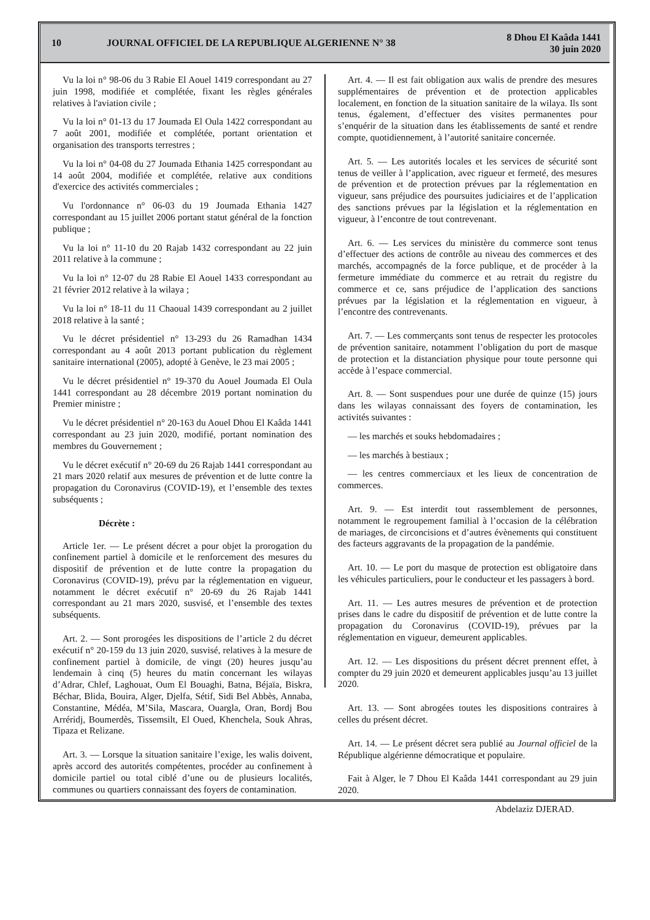10
JOURNAL OFFICIEL DE LA REPUBLIQUE ALGERIENNE N° 38
8 Dhou El Kaâda 1441
30 juin 2020
Vu la loi n° 98-06 du 3 Rabie El Aouel 1419 correspondant au 27 juin 1998, modifiée et complétée, fixant les règles générales relatives à l'aviation civile ;
Vu la loi n° 01-13 du 17 Joumada El Oula 1422 correspondant au 7 août 2001, modifiée et complétée, portant orientation et organisation des transports terrestres ;
Vu la loi n° 04-08 du 27 Joumada Ethania 1425 correspondant au 14 août 2004, modifiée et complétée, relative aux conditions d'exercice des activités commerciales ;
Vu l'ordonnance n° 06-03 du 19 Joumada Ethania 1427 correspondant au 15 juillet 2006 portant statut général de la fonction publique ;
Vu la loi n° 11-10 du 20 Rajab 1432 correspondant au 22 juin 2011 relative à la commune ;
Vu la loi n° 12-07 du 28 Rabie El Aouel 1433 correspondant au 21 février 2012 relative à la wilaya ;
Vu la loi n° 18-11 du 11 Chaoual 1439 correspondant au 2 juillet 2018 relative à la santé ;
Vu le décret présidentiel n° 13-293 du 26 Ramadhan 1434 correspondant au 4 août 2013 portant publication du règlement sanitaire international (2005), adopté à Genève, le 23 mai 2005 ;
Vu le décret présidentiel n° 19-370 du Aouel Joumada El Oula 1441 correspondant au 28 décembre 2019 portant nomination du Premier ministre ;
Vu le décret présidentiel n° 20-163 du Aouel Dhou El Kaâda 1441 correspondant au 23 juin 2020, modifié, portant nomination des membres du Gouvernement ;
Vu le décret exécutif n° 20-69 du 26 Rajab 1441 correspondant au 21 mars 2020 relatif aux mesures de prévention et de lutte contre la propagation du Coronavirus (COVID-19), et l’ensemble des textes subséquents ;
Décrète :
Article 1er. — Le présent décret a pour objet la prorogation du confinement partiel à domicile et le renforcement des mesures du dispositif de prévention et de lutte contre la propagation du Coronavirus (COVID-19), prévu par la réglementation en vigueur, notamment le décret exécutif n° 20-69 du 26 Rajab 1441 correspondant au 21 mars 2020, susvisé, et l’ensemble des textes subséquents.
Art. 2. — Sont prorogées les dispositions de l’article 2 du décret exécutif n° 20-159 du 13 juin 2020, susvisé, relatives à la mesure de confinement partiel à domicile, de vingt (20) heures jusqu’au lendemain à cinq (5) heures du matin concernant les wilayas d’Adrar, Chlef, Laghouat, Oum El Bouaghi, Batna, Béjaïa, Biskra, Béchar, Blida, Bouira, Alger, Djelfa, Sétif, Sidi Bel Abbès, Annaba, Constantine, Médéa, M’Sila, Mascara, Ouargla, Oran, Bordj Bou Arréridj, Boumerdès, Tissemsilt, El Oued, Khenchela, Souk Ahras, Tipaza et Relizane.
Art. 3. — Lorsque la situation sanitaire l’exige, les walis doivent, après accord des autorités compétentes, procéder au confinement à domicile partiel ou total ciblé d’une ou de plusieurs localités, communes ou quartiers connaissant des foyers de contamination.
Art. 4. — Il est fait obligation aux walis de prendre des mesures supplémentaires de prévention et de protection applicables localement, en fonction de la situation sanitaire de la wilaya. Ils sont tenus, également, d’effectuer des visites permanentes pour s’enquérir de la situation dans les établissements de santé et rendre compte, quotidiennement, à l’autorité sanitaire concernée.
Art. 5. — Les autorités locales et les services de sécurité sont tenus de veiller à l’application, avec rigueur et fermeté, des mesures de prévention et de protection prévues par la réglementation en vigueur, sans préjudice des poursuites judiciaires et de l’application des sanctions prévues par la législation et la réglementation en vigueur, à l’encontre de tout contrevenant.
Art. 6. — Les services du ministère du commerce sont tenus d’effectuer des actions de contrôle au niveau des commerces et des marchés, accompagnés de la force publique, et de procéder à la fermeture immédiate du commerce et au retrait du registre du commerce et ce, sans préjudice de l’application des sanctions prévues par la législation et la réglementation en vigueur, à l’encontre des contrevenants.
Art. 7. — Les commerçants sont tenus de respecter les protocoles de prévention sanitaire, notamment l’obligation du port de masque de protection et la distanciation physique pour toute personne qui accède à l’espace commercial.
Art. 8. — Sont suspendues pour une durée de quinze (15) jours dans les wilayas connaissant des foyers de contamination, les activités suivantes :
— les marchés et souks hebdomadaires ;
— les marchés à bestiaux ;
— les centres commerciaux et les lieux de concentration de commerces.
Art. 9. — Est interdit tout rassemblement de personnes, notamment le regroupement familial à l’occasion de la célébration de mariages, de circoncisions et d’autres évènements qui constituent des facteurs aggravants de la propagation de la pandémie.
Art. 10. — Le port du masque de protection est obligatoire dans les véhicules particuliers, pour le conducteur et les passagers à bord.
Art. 11. — Les autres mesures de prévention et de protection prises dans le cadre du dispositif de prévention et de lutte contre la propagation du Coronavirus (COVID-19), prévues par la réglementation en vigueur, demeurent applicables.
Art. 12. — Les dispositions du présent décret prennent effet, à compter du 29 juin 2020 et demeurent applicables jusqu’au 13 juillet 2020.
Art. 13. — Sont abrogées toutes les dispositions contraires à celles du présent décret.
Art. 14. — Le présent décret sera publié au Journal officiel de la République algérienne démocratique et populaire.
Fait à Alger, le 7 Dhou El Kaâda 1441 correspondant au 29 juin 2020.
Abdelaziz DJERAD.